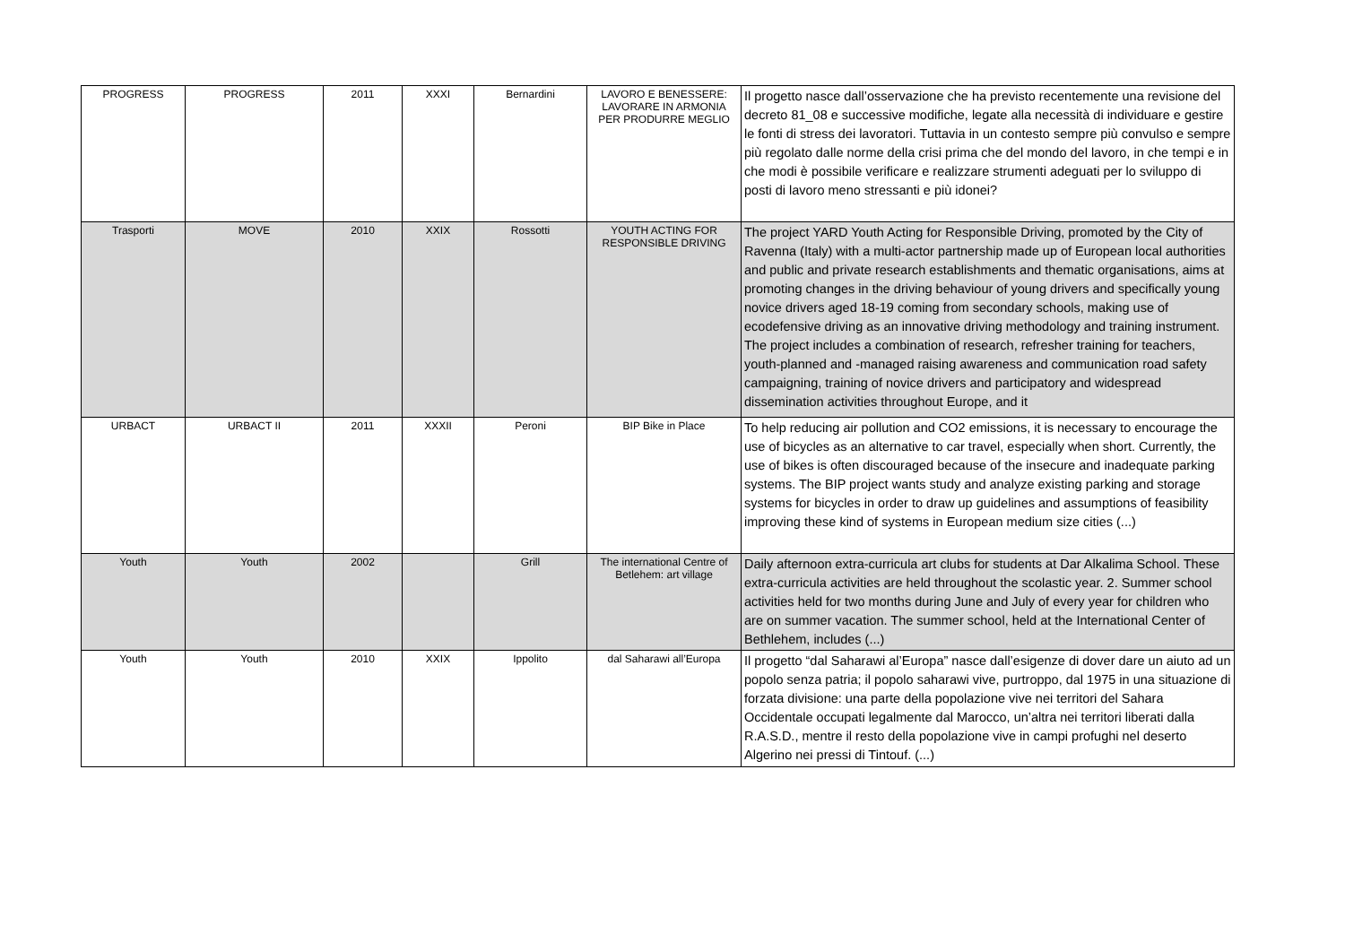| PROGRESS | PROGRESS | 2011 | XXXI | Bernardini | LAVORO E BENESSERE: LAVORARE IN ARMONIA PER PRODURRE MEGLIO | Il progetto nasce dall’osservazione che ha previsto recentemente una revisione del decreto 81_08 e successive modifiche, legate alla necessità di individuare e gestire le fonti di stress dei lavoratori. Tuttavia in un contesto sempre più convulso e sempre più regolato dalle norme della crisi prima che del mondo del lavoro, in che tempi e in che modi è possibile verificare e realizzare strumenti adeguati per lo sviluppo di posti di lavoro meno stressanti e più idonei? |
| Trasporti | MOVE | 2010 | XXIX | Rossotti | YOUTH ACTING FOR RESPONSIBLE DRIVING | The project YARD Youth Acting for Responsible Driving, promoted by the City of Ravenna (Italy) with a multi-actor partnership made up of European local authorities and public and private research establishments and thematic organisations, aims at promoting changes in the driving behaviour of young drivers and specifically young novice drivers aged 18-19 coming from secondary schools, making use of ecodefensive driving as an innovative driving methodology and training instrument. The project includes a combination of research, refresher training for teachers, youth-planned and -managed raising awareness and communication road safety campaigning, training of novice drivers and participatory and widespread dissemination activities throughout Europe, and it |
| URBACT | URBACT II | 2011 | XXXII | Peroni | BIP Bike in Place | To help reducing air pollution and CO2 emissions, it is necessary to encourage the use of bicycles as an alternative to car travel, especially when short. Currently, the use of bikes is often discouraged because of the insecure and inadequate parking systems. The BIP project wants study and analyze existing parking and storage systems for bicycles in order to draw up guidelines and assumptions of feasibility improving these kind of systems in European medium size cities (...) |
| Youth | Youth | 2002 | | Grill | The international Centre of Betlehem: art village | Daily afternoon extra-curricula art clubs for students at Dar Alkalima School. These extra-curricula activities are held throughout the scolastic year. 2. Summer school activities held for two months during June and July of every year for children who are on summer vacation. The summer school, held at the International Center of Bethlehem, includes (...) |
| Youth | Youth | 2010 | XXIX | Ippolito | dal Saharawi all’Europa | Il progetto “dal Saharawi al’Europa” nasce dall’esigenze di dover dare un aiuto ad un popolo senza patria; il popolo saharawi vive, purtroppo, dal 1975 in una situazione di forzata divisione: una parte della popolazione vive nei territori del Sahara Occidentale occupati legalmente dal Marocco, un’altra nei territori liberati dalla R.A.S.D., mentre il resto della popolazione vive in campi profughi nel deserto Algerino nei pressi di Tintouf. (...) |